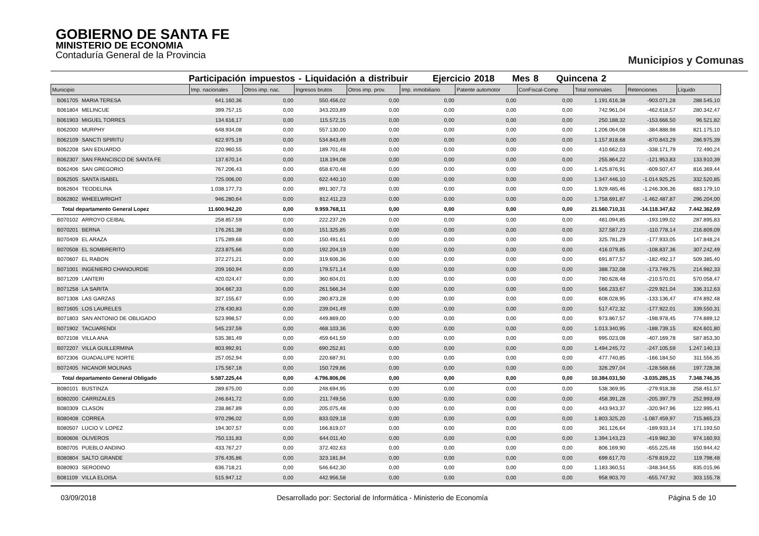GOBIERNO DE SANTA FE
MINISTERIO DE ECONOMIA
Contaduría General de la Provincia
Municipios y Comunas
Participación impuestos - Liquidación a distribuir Ejercicio 2018 Mes 8 Quincena 2
| Municipio | | Imp. nacionales | Otros imp. nac. | Ingresos brutos | Otros imp. prov. | Imp. inmobiliario | Patente automotor | ConFiscal-Comp | Total nominales | Retenciones | Líquido |
| --- | --- | --- | --- | --- | --- | --- | --- | --- | --- | --- | --- |
| B061705 | MARIA TERESA | 641.160,36 | 0,00 | 550.456,02 | 0,00 | 0,00 | 0,00 | 0,00 | 1.191.616,38 | -903.071,28 | 288.545,10 |
| B061804 | MELINCUE | 399.757,15 | 0,00 | 343.203,89 | 0,00 | 0,00 | 0,00 | 0,00 | 742.961,04 | -462.618,57 | 280.342,47 |
| B061903 | MIGUEL TORRES | 134.616,17 | 0,00 | 115.572,15 | 0,00 | 0,00 | 0,00 | 0,00 | 250.188,32 | -153.666,50 | 96.521,82 |
| B062000 | MURPHY | 648.934,08 | 0,00 | 557.130,00 | 0,00 | 0,00 | 0,00 | 0,00 | 1.206.064,08 | -384.888,98 | 821.175,10 |
| B062109 | SANCTI SPIRITU | 622.975,19 | 0,00 | 534.843,49 | 0,00 | 0,00 | 0,00 | 0,00 | 1.157.818,68 | -870.843,29 | 286.975,39 |
| B062208 | SAN EDUARDO | 220.960,55 | 0,00 | 189.701,48 | 0,00 | 0,00 | 0,00 | 0,00 | 410.662,03 | -338.171,79 | 72.490,24 |
| B062307 | SAN FRANCISCO DE SANTA FE | 137.670,14 | 0,00 | 118.194,08 | 0,00 | 0,00 | 0,00 | 0,00 | 255.864,22 | -121.953,83 | 133.910,39 |
| B062406 | SAN GREGORIO | 767.206,43 | 0,00 | 658.670,48 | 0,00 | 0,00 | 0,00 | 0,00 | 1.425.876,91 | -609.507,47 | 816.369,44 |
| B062505 | SANTA ISABEL | 725.006,00 | 0,00 | 622.440,10 | 0,00 | 0,00 | 0,00 | 0,00 | 1.347.446,10 | -1.014.925,25 | 332.520,85 |
| B062604 | TEODELINA | 1.038.177,73 | 0,00 | 891.307,73 | 0,00 | 0,00 | 0,00 | 0,00 | 1.929.485,46 | -1.246.306,36 | 683.179,10 |
| B062802 | WHEELWRIGHT | 946.280,64 | 0,00 | 812.411,23 | 0,00 | 0,00 | 0,00 | 0,00 | 1.758.691,87 | -1.462.487,87 | 296.204,00 |
| Total departamento General Lopez | | 11.600.942,20 | 0,00 | 9.959.768,11 | 0,00 | 0,00 | 0,00 | 0,00 | 21.560.710,31 | -14.118.347,62 | 7.442.362,69 |
| B070102 | ARROYO CEIBAL | 258.857,59 | 0,00 | 222.237,26 | 0,00 | 0,00 | 0,00 | 0,00 | 481.094,85 | -193.199,02 | 287.895,83 |
| B070201 | BERNA | 176.261,38 | 0,00 | 151.325,85 | 0,00 | 0,00 | 0,00 | 0,00 | 327.587,23 | -110.778,14 | 216.809,09 |
| B070409 | EL ARAZA | 175.289,68 | 0,00 | 150.491,61 | 0,00 | 0,00 | 0,00 | 0,00 | 325.781,29 | -177.933,05 | 147.848,24 |
| B070508 | EL SOMBRERITO | 223.875,66 | 0,00 | 192.204,19 | 0,00 | 0,00 | 0,00 | 0,00 | 416.079,85 | -108.837,36 | 307.242,49 |
| B070607 | EL RABON | 372.271,21 | 0,00 | 319.606,36 | 0,00 | 0,00 | 0,00 | 0,00 | 691.877,57 | -182.492,17 | 509.385,40 |
| B071001 | INGENIERO CHANOURDIE | 209.160,94 | 0,00 | 179.571,14 | 0,00 | 0,00 | 0,00 | 0,00 | 388.732,08 | -173.749,75 | 214.982,33 |
| B071209 | LANTERI | 420.024,47 | 0,00 | 360.604,01 | 0,00 | 0,00 | 0,00 | 0,00 | 780.628,48 | -210.570,01 | 570.058,47 |
| B071258 | LA SARITA | 304.667,33 | 0,00 | 261.566,34 | 0,00 | 0,00 | 0,00 | 0,00 | 566.233,67 | -229.921,04 | 336.312,63 |
| B071308 | LAS GARZAS | 327.155,67 | 0,00 | 280.873,28 | 0,00 | 0,00 | 0,00 | 0,00 | 608.028,95 | -133.136,47 | 474.892,48 |
| B071605 | LOS LAURELES | 278.430,83 | 0,00 | 239.041,49 | 0,00 | 0,00 | 0,00 | 0,00 | 517.472,32 | -177.922,01 | 339.550,31 |
| B071803 | SAN ANTONIO DE OBLIGADO | 523.998,57 | 0,00 | 449.869,00 | 0,00 | 0,00 | 0,00 | 0,00 | 973.867,57 | -198.978,45 | 774.889,12 |
| B071902 | TACUARENDI | 545.237,59 | 0,00 | 468.103,36 | 0,00 | 0,00 | 0,00 | 0,00 | 1.013.340,95 | -188.739,15 | 824.601,80 |
| B072108 | VILLA ANA | 535.381,49 | 0,00 | 459.641,59 | 0,00 | 0,00 | 0,00 | 0,00 | 995.023,08 | -407.169,78 | 587.853,30 |
| B072207 | VILLA GUILLERMINA | 803.992,91 | 0,00 | 690.252,81 | 0,00 | 0,00 | 0,00 | 0,00 | 1.494.245,72 | -247.105,59 | 1.247.140,13 |
| B072306 | GUADALUPE NORTE | 257.052,94 | 0,00 | 220.687,91 | 0,00 | 0,00 | 0,00 | 0,00 | 477.740,85 | -166.184,50 | 311.556,35 |
| B072405 | NICANOR MOLINAS | 175.567,18 | 0,00 | 150.729,86 | 0,00 | 0,00 | 0,00 | 0,00 | 326.297,04 | -128.568,66 | 197.728,38 |
| Total departamento General Obligado | | 5.587.225,44 | 0,00 | 4.796.806,06 | 0,00 | 0,00 | 0,00 | 0,00 | 10.384.031,50 | -3.035.285,15 | 7.348.746,35 |
| B080101 | BUSTINZA | 289.675,00 | 0,00 | 248.694,95 | 0,00 | 0,00 | 0,00 | 0,00 | 538.369,95 | -279.918,38 | 258.451,57 |
| B080200 | CARRIZALES | 246.641,72 | 0,00 | 211.749,56 | 0,00 | 0,00 | 0,00 | 0,00 | 458.391,28 | -205.397,79 | 252.993,49 |
| B080309 | CLASON | 238.867,89 | 0,00 | 205.075,48 | 0,00 | 0,00 | 0,00 | 0,00 | 443.943,37 | -320.947,96 | 122.995,41 |
| B080408 | CORREA | 970.296,02 | 0,00 | 833.029,18 | 0,00 | 0,00 | 0,00 | 0,00 | 1.803.325,20 | -1.087.459,97 | 715.865,23 |
| B080507 | LUCIO V. LOPEZ | 194.307,57 | 0,00 | 166.819,07 | 0,00 | 0,00 | 0,00 | 0,00 | 361.126,64 | -189.933,14 | 171.193,50 |
| B080606 | OLIVEROS | 750.131,83 | 0,00 | 644.011,40 | 0,00 | 0,00 | 0,00 | 0,00 | 1.394.143,23 | -419.982,30 | 974.160,93 |
| B080705 | PUEBLO ANDINO | 433.767,27 | 0,00 | 372.402,63 | 0,00 | 0,00 | 0,00 | 0,00 | 806.169,90 | -655.225,48 | 150.944,42 |
| B080804 | SALTO GRANDE | 376.435,86 | 0,00 | 323.181,84 | 0,00 | 0,00 | 0,00 | 0,00 | 699.617,70 | -579.819,22 | 119.798,48 |
| B080903 | SERODINO | 636.718,21 | 0,00 | 546.642,30 | 0,00 | 0,00 | 0,00 | 0,00 | 1.183.360,51 | -348.344,55 | 835.015,96 |
| B081109 | VILLA ELOISA | 515.947,12 | 0,00 | 442.956,58 | 0,00 | 0,00 | 0,00 | 0,00 | 958.903,70 | -655.747,92 | 303.155,78 |
03/09/2018 Desarrollado por: Sectorial de Informática - Ministerio de Economía Página 5 de 10